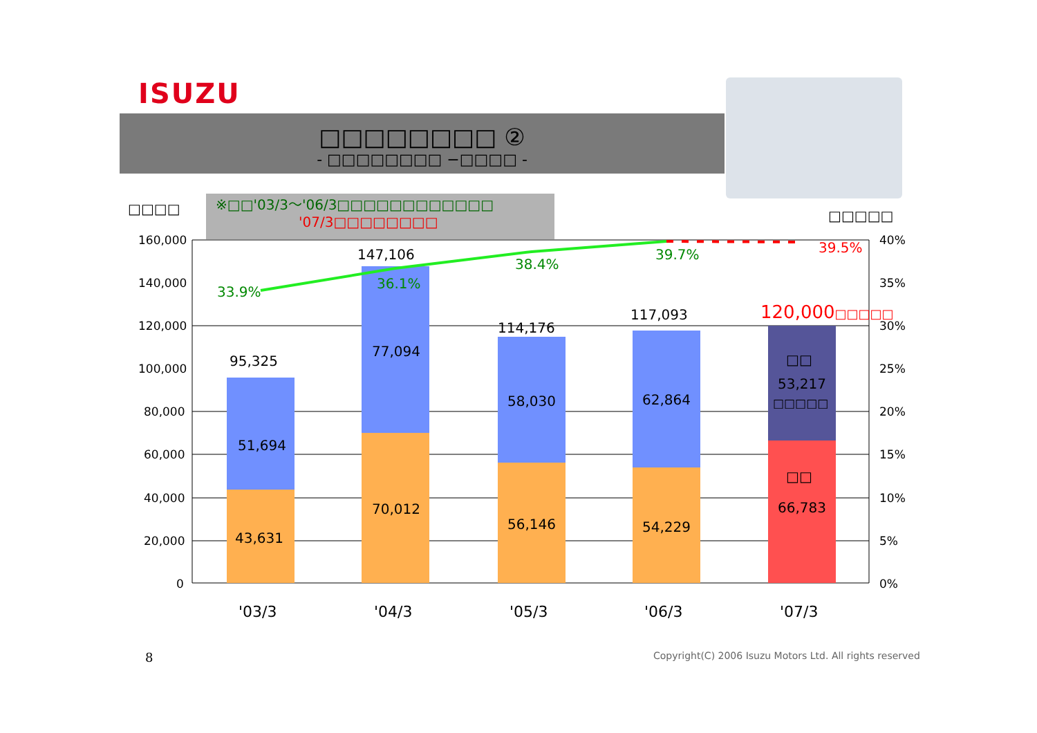ISUZU
□□□□□□□□ ②
- □□□□□□□□ −□□□□ -
□□□□
※□□'03/3～'06/3□□□□□□□□□□□□
'07/3□□□□□□□□
□□□□□
160,000
140,000
120,000
100,000
80,000
60,000
40,000
20,000
0
40%
35%
30%
25%
20%
15%
10%
5%
0%
33.9%
36.1%
38.4%
39.7% 39.5%
95,325
147,106
114,176
117,093 120,000□□□□□
51,694
43,631
77,094
70,012
58,030
56,146
62,864
54,229
□□
53,217
□□□□□
□□
66,783
'03/3 '04/3 '05/3 '06/3 '07/3
8
Copyright(C) 2006 Isuzu Motors Ltd. All rights reserved